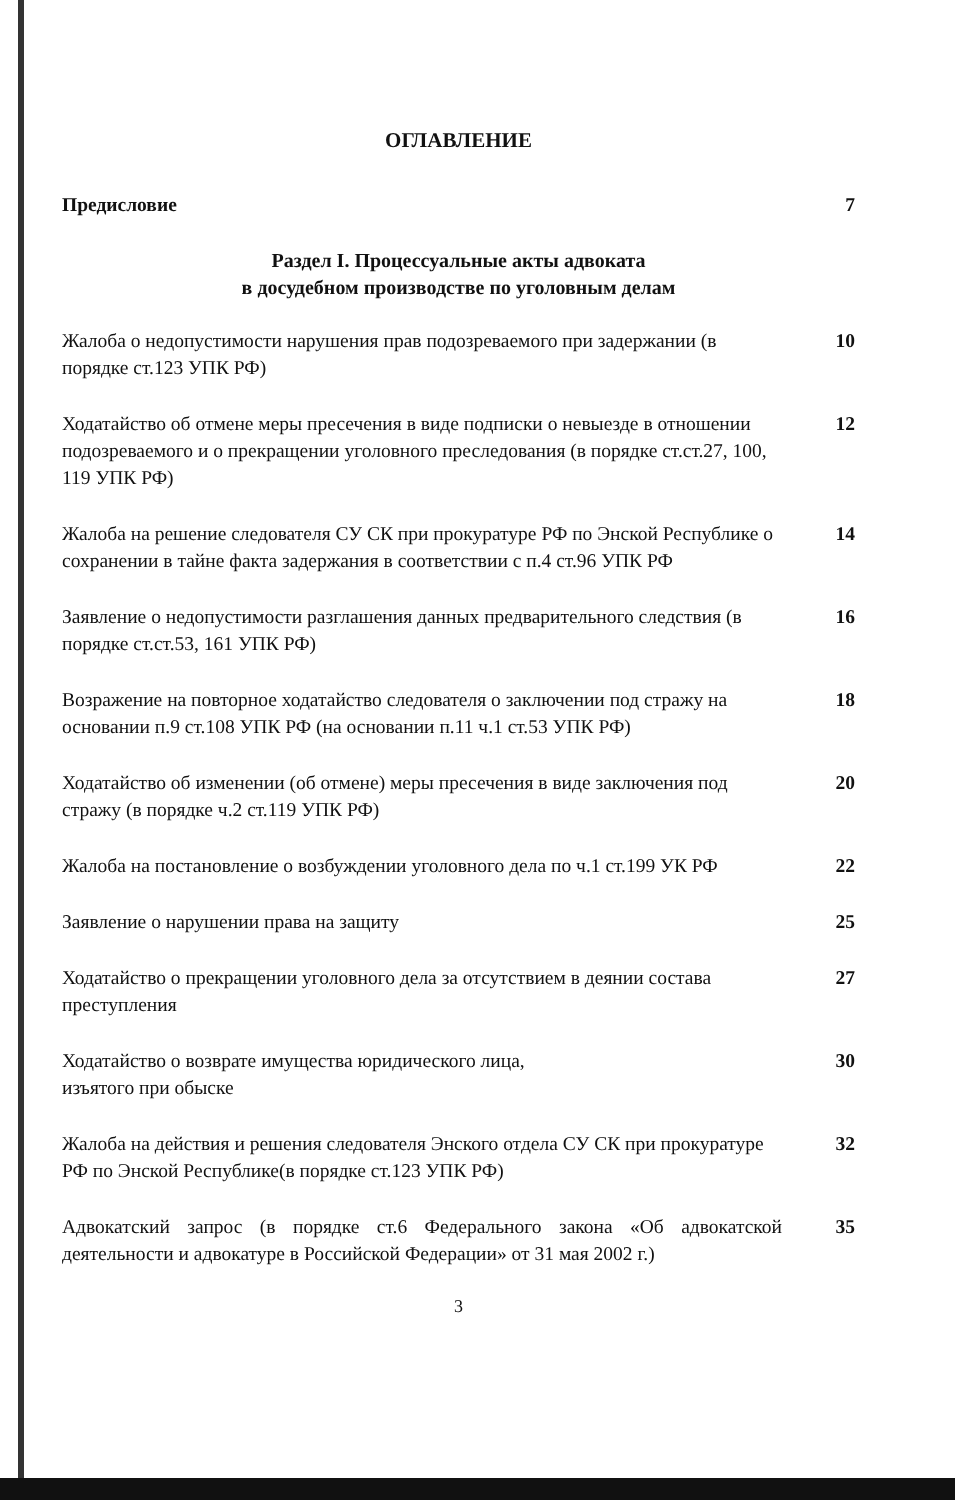ОГЛАВЛЕНИЕ
Предисловие 7
Раздел I. Процессуальные акты адвоката
в досудебном производстве по уголовным делам
Жалоба о недопустимости нарушения прав подозреваемого при задержании (в порядке ст.123 УПК РФ)
10
Ходатайство об отмене меры пресечения в виде подписки о невыезде в отношении подозреваемого и о прекращении уголовного преследования (в порядке ст.ст.27, 100, 119 УПК РФ)
12
Жалоба на решение следователя СУ СК при прокуратуре РФ по Энской Республике о сохранении в тайне факта задержания в соответствии с п.4 ст.96 УПК РФ
14
Заявление о недопустимости разглашения данных предварительного следствия (в порядке ст.ст.53, 161 УПК РФ)
16
Возражение на повторное ходатайство следователя о заключении под стражу на основании п.9 ст.108 УПК РФ (на основании п.11 ч.1 ст.53 УПК РФ)
18
Ходатайство об изменении (об отмене) меры пресечения в виде заключения под стражу (в порядке ч.2 ст.119 УПК РФ)
20
Жалоба на постановление о возбуждении уголовного дела по ч.1 ст.199 УК РФ
22
Заявление о нарушении права на защиту 25
Ходатайство о прекращении уголовного дела за отсутствием в деянии состава преступления
27
Ходатайство о возврате имущества юридического лица,
изъятого при обыске
30
Жалоба на действия и решения следователя Энского отдела СУ СК при прокуратуре РФ по Энской Республике(в порядке ст.123 УПК РФ)
32
Адвокатский запрос (в порядке ст.6 Федерального закона «Об адвокатской деятельности и адвокатуре в Российской Федерации» от 31 мая 2002 г.)
35
3